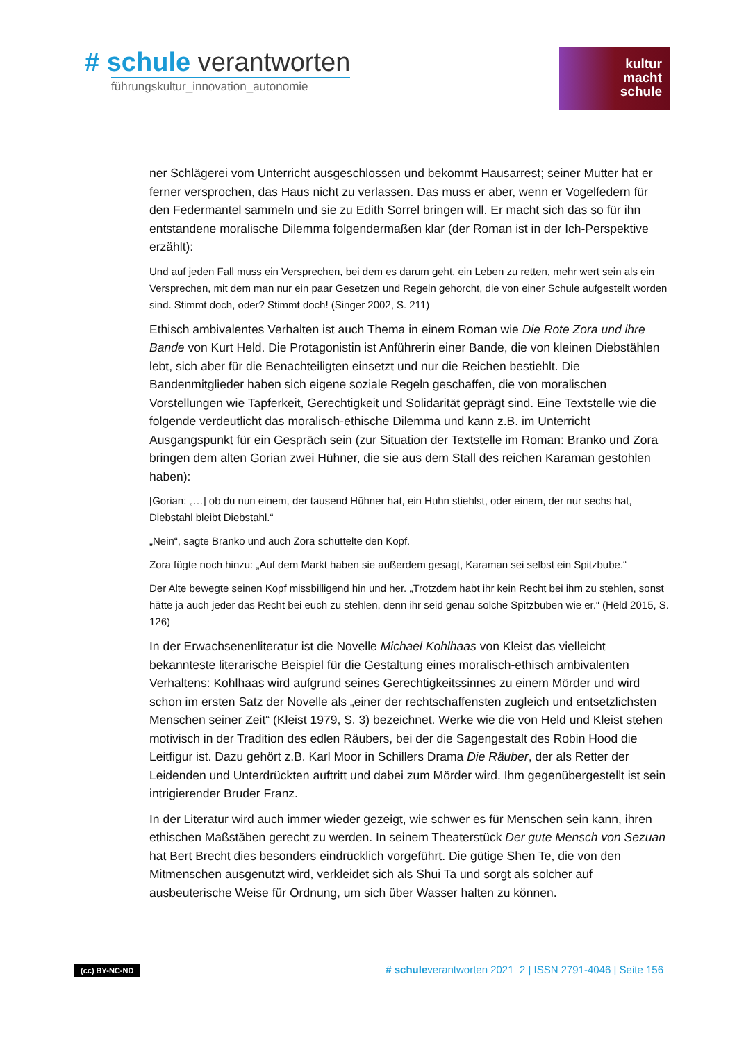# schule verantworten
führungskultur_innovation_autonomie
kultur
macht
schule
ner Schlägerei vom Unterricht ausgeschlossen und bekommt Hausarrest; seiner Mutter hat er ferner versprochen, das Haus nicht zu verlassen. Das muss er aber, wenn er Vogelfedern für den Federmantel sammeln und sie zu Edith Sorrel bringen will. Er macht sich das so für ihn entstandene moralische Dilemma folgendermaßen klar (der Roman ist in der Ich-Perspektive erzählt):
Und auf jeden Fall muss ein Versprechen, bei dem es darum geht, ein Leben zu retten, mehr wert sein als ein Versprechen, mit dem man nur ein paar Gesetzen und Regeln gehorcht, die von einer Schule aufgestellt worden sind. Stimmt doch, oder? Stimmt doch! (Singer 2002, S. 211)
Ethisch ambivalentes Verhalten ist auch Thema in einem Roman wie Die Rote Zora und ihre Bande von Kurt Held. Die Protagonistin ist Anführerin einer Bande, die von kleinen Diebstählen lebt, sich aber für die Benachteiligten einsetzt und nur die Reichen bestiehlt. Die Bandenmitglieder haben sich eigene soziale Regeln geschaffen, die von moralischen Vorstellungen wie Tapferkeit, Gerechtigkeit und Solidarität geprägt sind. Eine Textstelle wie die folgende verdeutlicht das moralisch-ethische Dilemma und kann z.B. im Unterricht Ausgangspunkt für ein Gespräch sein (zur Situation der Textstelle im Roman: Branko und Zora bringen dem alten Gorian zwei Hühner, die sie aus dem Stall des reichen Karaman gestohlen haben):
[Gorian: „…] ob du nun einem, der tausend Hühner hat, ein Huhn stiehlst, oder einem, der nur sechs hat, Diebstahl bleibt Diebstahl.“
„Nein“, sagte Branko und auch Zora schüttelte den Kopf.
Zora fügte noch hinzu: „Auf dem Markt haben sie außerdem gesagt, Karaman sei selbst ein Spitzbube.“
Der Alte bewegte seinen Kopf missbilligend hin und her. „Trotzdem habt ihr kein Recht bei ihm zu stehlen, sonst hätte ja auch jeder das Recht bei euch zu stehlen, denn ihr seid genau solche Spitzbuben wie er.“ (Held 2015, S. 126)
In der Erwachsenenliteratur ist die Novelle Michael Kohlhaas von Kleist das vielleicht bekannteste literarische Beispiel für die Gestaltung eines moralisch-ethisch ambivalenten Verhaltens: Kohlhaas wird aufgrund seines Gerechtigkeitssinnes zu einem Mörder und wird schon im ersten Satz der Novelle als „einer der rechtschaffensten zugleich und entsetzlichsten Menschen seiner Zeit“ (Kleist 1979, S. 3) bezeichnet. Werke wie die von Held und Kleist stehen motivisch in der Tradition des edlen Räubers, bei der die Sagengestalt des Robin Hood die Leitfigur ist. Dazu gehört z.B. Karl Moor in Schillers Drama Die Räuber, der als Retter der Leidenden und Unterdrückten auftritt und dabei zum Mörder wird. Ihm gegenübergestellt ist sein intrigierender Bruder Franz.
In der Literatur wird auch immer wieder gezeigt, wie schwer es für Menschen sein kann, ihren ethischen Maßstäben gerecht zu werden. In seinem Theaterstück Der gute Mensch von Sezuan hat Bert Brecht dies besonders eindrücklich vorgeführt. Die gütige Shen Te, die von den Mitmenschen ausgenutzt wird, verkleidet sich als Shui Ta und sorgt als solcher auf ausbeuterische Weise für Ordnung, um sich über Wasser halten zu können.
(cc) BY-NC-ND # schuleverantworten 2021_2 | ISSN 2791-4046 | Seite 156